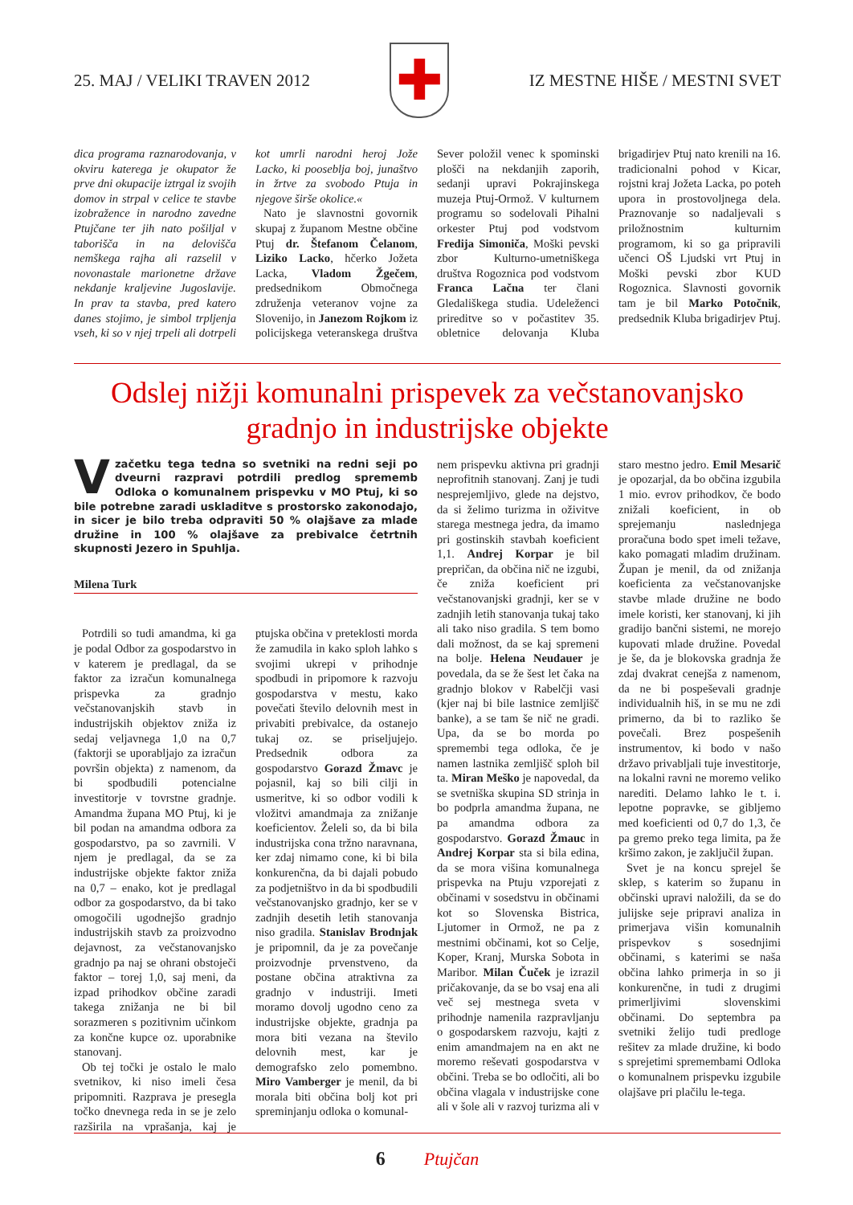25. MAJ / VELIKI TRAVEN 2012
✚
IZ MESTNE HIŠE / MESTNI SVET
dica programa raznarodovanja, v okviru katerega je okupator že prve dni okupacije iztrgal iz svojih domov in strpal v celice te stavbe izobražence in narodno zavedne Ptujčane ter jih nato pošiljal v taborišča in na delovišča nemškega rajha ali razselil v novonastale marionetne države nekdanje kraljevine Jugoslavije. In prav ta stavba, pred katero danes stojimo, je simbol trpljenja vseh, ki so v njej trpeli ali dotrpeli kot umrli narodni heroj Jože Lacko, ki pooseblja boj, junaštvo in žrtve za svobodo Ptuja in njegove širše okolice.«
Nato je slavnostni govornik skupaj z županom Mestne občine Ptuj dr. Štefanom Čelanom, Liziko Lacko, hčerko Jožeta Lacka, Vladom Žgečem, predsednikom Območnega združenja veteranov vojne za Slovenijo, in Janezom Rojkom iz policijskega veteranskega društva Sever položil venec k spominski plošči na nekdanjih zaporih, sedanji upravi Pokrajinskega muzeja Ptuj-Ormož. V kulturnem programu so sodelovali Pihalni orkester Ptuj pod vodstvom Fredija Simoniča, Moški pevski zbor Kulturno-umetniškega društva Rogoznica pod vodstvom Franca Lačna ter člani Gledališkega studia. Udeleženci prireditve so v počastitev 35. obletnice delovanja Kluba brigadirjev Ptuj nato krenili na 16. tradicionalni pohod v Kicar, rojstni kraj Jožeta Lacka, po poteh upora in prostovoljnega dela. Praznovanje so nadaljevali s priložnostnim kulturnim programom, ki so ga pripravili učenci OŠ Ljudski vrt Ptuj in Moški pevski zbor KUD Rogoznica. Slavnosti govornik tam je bil Marko Potočnik, predsednik Kluba brigadirjev Ptuj.
Odslej nižji komunalni prispevek za večstanovanjsko gradnjo in industrijske objekte
V začetku tega tedna so svetniki na redni seji po dveurni razpravi potrdili predlog sprememb Odloka o komunalnem prispevku v MO Ptuj, ki so bile potrebne zaradi uskladitve s prostorsko zakonodajo, in sicer je bilo treba odpraviti 50 % olajšave za mlade družine in 100 % olajšave za prebivalce četrtnih skupnosti Jezero in Spuhlja.
Milena Turk
Potrdili so tudi amandma, ki ga je podal Odbor za gospodarstvo in v katerem je predlagal, da se faktor za izračun komunalnega prispevka za gradnjo večstanovanjskih stavb in industrijskih objektov zniža iz sedaj veljavnega 1,0 na 0,7 (faktorji se uporabljajo za izračun površin objekta) z namenom, da bi spodbudili potencialne investitorje v tovrstne gradnje. Amandma župana MO Ptuj, ki je bil podan na amandma odbora za gospodarstvo, pa so zavrnili. V njem je predlagal, da se za industrijske objekte faktor zniža na 0,7 – enako, kot je predlagal odbor za gospodarstvo, da bi tako omogočili ugodnejšo gradnjo industrijskih stavb za proizvodno dejavnost, za večstanovanjsko gradnjo pa naj se ohrani obstoječi faktor – torej 1,0, saj meni, da izpad prihodkov občine zaradi takega znižanja ne bi bil sorazmeren s pozitivnim učinkom za končne kupce oz. uporabnike stanovanj.
Ob tej točki je ostalo le malo svetnikov, ki niso imeli česa pripomniti. Razprava je presegla točko dnevnega reda in se je zelo razširila na vprašanja, kaj je ptujska občina v preteklosti morda že zamudila in kako sploh lahko s svojimi ukrepi v prihodnje spodbudi in pripomore k razvoju gospodarstva v mestu, kako povečati število delovnih mest in privabiti prebivalce, da ostanejo tukaj oz. se priseljujejo. Predsednik odbora za gospodarstvo Gorazd Žmavc je pojasnil, kaj so bili cilji in usmeritve, ki so odbor vodili k vložitvi amandmaja za znižanje koeficientov. Želeli so, da bi bila industrijska cona tržno naravnana, ker zdaj nimamo cone, ki bi bila konkurenčna, da bi dajali pobudo za podjetništvo in da bi spodbudili večstanovanjsko gradnjo, ker se v zadnjih desetih letih stanovanja niso gradila. Stanislav Brodnjak je pripomnil, da je za povečanje proizvodnje prvenstveno, da postane občina atraktivna za gradnjo v industriji. Imeti moramo dovolj ugodno ceno za industrijske objekte, gradnja pa mora biti vezana na število delovnih mest, kar je demografsko zelo pomembno. Miro Vamberger je menil, da bi morala biti občina bolj kot pri spreminjanju odloka o komunal-
nem prispevku aktivna pri gradnji neprofitnih stanovanj. Zanj je tudi nesprejemljivo, glede na dejstvo, da si želimo turizma in oživitve starega mestnega jedra, da imamo pri gostinskih stavbah koeficient 1,1. Andrej Korpar je bil prepričan, da občina nič ne izgubi, če zniža koeficient pri večstanovanjski gradnji, ker se v zadnjih letih stanovanja tukaj tako ali tako niso gradila. S tem bomo dali možnost, da se kaj spremeni na bolje. Helena Neudauer je povedala, da se že šest let čaka na gradnjo blokov v Rabelčji vasi (kjer naj bi bile lastnice zemljišč banke), a se tam še nič ne gradi. Upa, da se bo morda po spremembi tega odloka, če je namen lastnika zemljišč sploh bil ta. Miran Meško je napovedal, da se svetniška skupina SD strinja in bo podprla amandma župana, ne pa amandma odbora za gospodarstvo. Gorazd Žmauc in Andrej Korpar sta si bila edina, da se mora višina komunalnega prispevka na Ptuju vzporejati z občinami v sosedstvu in občinami kot so Slovenska Bistrica, Ljutomer in Ormož, ne pa z mestnimi občinami, kot so Celje, Koper, Kranj, Murska Sobota in Maribor. Milan Čuček je izrazil pričakovanje, da se bo vsaj ena ali več sej mestnega sveta v prihodnje namenila razpravljanju o gospodarskem razvoju, kajti z enim amandmajem na en akt ne moremo reševati gospodarstva v občini. Treba se bo odločiti, ali bo občina vlagala v industrijske cone ali v šole ali v razvoj turizma ali v staro mestno jedro. Emil Mesarič je opozarjal, da bo občina izgubila 1 mio. evrov prihodkov, če bodo znižali koeficient, in ob sprejemanju naslednjega proračuna bodo spet imeli težave, kako pomagati mladim družinam. Župan je menil, da od znižanja koeficienta za večstanovanjske stavbe mlade družine ne bodo imele koristi, ker stanovanj, ki jih gradijo bančni sistemi, ne morejo kupovati mlade družine. Povedal je še, da je blokovska gradnja že zdaj dvakrat cenejša z namenom, da ne bi pospeševali gradnje individualnih hiš, in se mu ne zdi primerno, da bi to razliko še povečali. Brez pospešenih instrumentov, ki bodo v našo državo privabljali tuje investitorje, na lokalni ravni ne moremo veliko narediti. Delamo lahko le t. i. lepotne popravke, se gibljemo med koeficienti od 0,7 do 1,3, če pa gremo preko tega limita, pa že kršimo zakon, je zaključil župan.
Svet je na koncu sprejel še sklep, s katerim so županu in občinski upravi naložili, da se do julijske seje pripravi analiza in primerjava višin komunalnih prispevkov s sosednjimi občinami, s katerimi se naša občina lahko primerja in so ji konkurenčne, in tudi z drugimi primerljivimi slovenskimi občinami. Do septembra pa svetniki želijo tudi predloge rešitev za mlade družine, ki bodo s sprejetimi spremembami Odloka o komunalnem prispevku izgubile olajšave pri plačilu le-tega.
6 Ptujčan